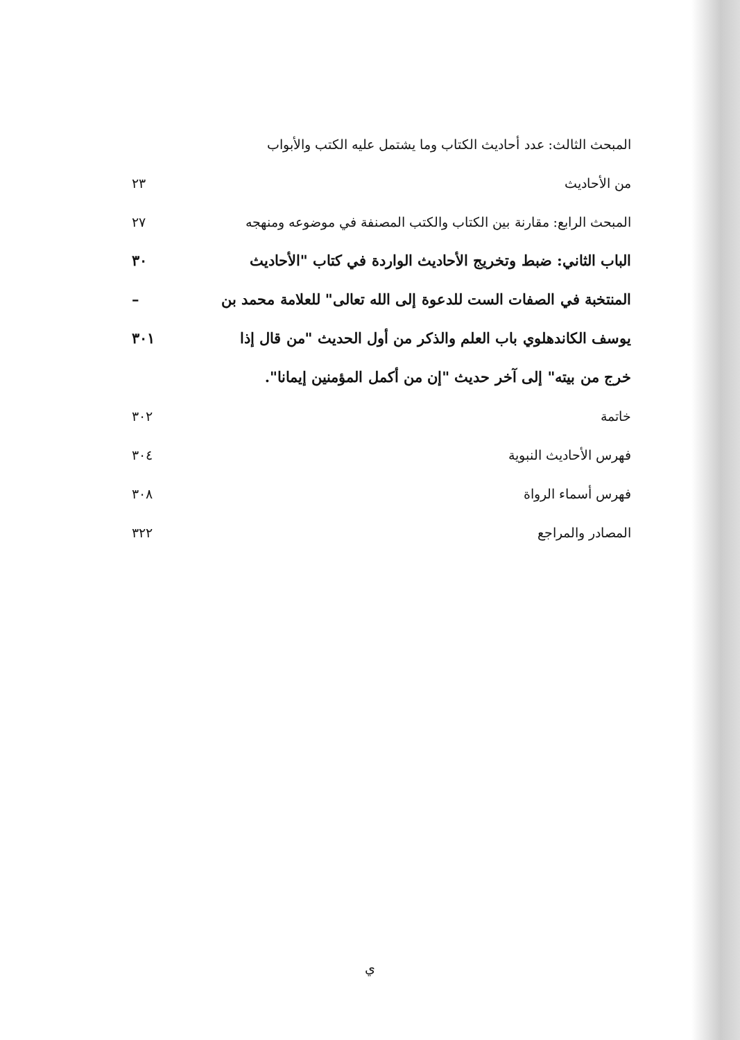المبحث الثالث: عدد أحاديث الكتاب وما يشتمل عليه الكتب والأبواب
من الأحاديث ٢٣
المبحث الرابع: مقارنة بين الكتاب والكتب المصنفة في موضوعه ومنهجه ٢٧
الباب الثاني: ضبط وتخريج الأحاديث الواردة في كتاب "الأحاديث ٣٠
المنتخبة في الصفات الست للدعوة إلى الله تعالى" للعلامة محمد بن –
يوسف الكاندهلوي باب العلم والذكر من أول الحديث "من قال إذا ٣٠١
خرج من بيته" إلى آخر حديث "إن من أكمل المؤمنين إيمانا".
خاتمة ٣٠٢
فهرس الأحاديث النبوية ٣٠٤
فهرس أسماء الرواة ٣٠٨
المصادر والمراجع ٣٢٢
ي